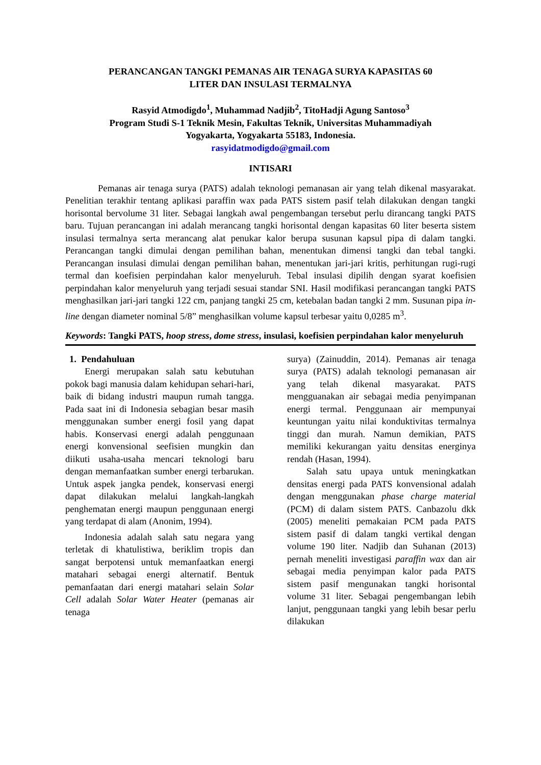PERANCANGAN TANGKI PEMANAS AIR TENAGA SURYA KAPASITAS 60
LITER DAN INSULASI TERMALNYA
Rasyid Atmodigdo<sup>1</sup>, Muhammad Nadjib<sup>2</sup>, TitoHadji Agung Santoso<sup>3</sup>
Program Studi S-1 Teknik Mesin, Fakultas Teknik, Universitas Muhammadiyah
Yogyakarta, Yogyakarta 55183, Indonesia.
rasyidatmodigdo@gmail.com
INTISARI
Pemanas air tenaga surya (PATS) adalah teknologi pemanasan air yang telah dikenal masyarakat. Penelitian terakhir tentang aplikasi paraffin wax pada PATS sistem pasif telah dilakukan dengan tangki horisontal bervolume 31 liter. Sebagai langkah awal pengembangan tersebut perlu dirancang tangki PATS baru. Tujuan perancangan ini adalah merancang tangki horisontal dengan kapasitas 60 liter beserta sistem insulasi termalnya serta merancang alat penukar kalor berupa susunan kapsul pipa di dalam tangki. Perancangan tangki dimulai dengan pemilihan bahan, menentukan dimensi tangki dan tebal tangki. Perancangan insulasi dimulai dengan pemilihan bahan, menentukan jari-jari kritis, perhitungan rugi-rugi termal dan koefisien perpindahan kalor menyeluruh. Tebal insulasi dipilih dengan syarat koefisien perpindahan kalor menyeluruh yang terjadi sesuai standar SNI. Hasil modifikasi perancangan tangki PATS menghasilkan jari-jari tangki 122 cm, panjang tangki 25 cm, ketebalan badan tangki 2 mm. Susunan pipa in-line dengan diameter nominal 5/8” menghasilkan volume kapsul terbesar yaitu 0,0285 m<sup>3</sup>.
Keywords: Tangki PATS, hoop stress, dome stress, insulasi, koefisien perpindahan kalor menyeluruh
1. Pendahuluan
Energi merupakan salah satu kebutuhan pokok bagi manusia dalam kehidupan sehari-hari, baik di bidang industri maupun rumah tangga. Pada saat ini di Indonesia sebagian besar masih menggunakan sumber energi fosil yang dapat habis. Konservasi energi adalah penggunaan energi konvensional seefisien mungkin dan diikuti usaha-usaha mencari teknologi baru dengan memanfaatkan sumber energi terbarukan. Untuk aspek jangka pendek, konservasi energi dapat dilakukan melalui langkah-langkah penghematan energi maupun penggunaan energi yang terdapat di alam (Anonim, 1994).
Indonesia adalah salah satu negara yang terletak di khatulistiwa, beriklim tropis dan sangat berpotensi untuk memanfaatkan energi matahari sebagai energi alternatif. Bentuk pemanfaatan dari energi matahari selain Solar Cell adalah Solar Water Heater (pemanas air tenaga
surya) (Zainuddin, 2014). Pemanas air tenaga surya (PATS) adalah teknologi pemanasan air yang telah dikenal masyarakat. PATS mengguanakan air sebagai media penyimpanan energi termal. Penggunaan air mempunyai keuntungan yaitu nilai konduktivitas termalnya tinggi dan murah. Namun demikian, PATS memiliki kekurangan yaitu densitas energinya rendah (Hasan, 1994).
Salah satu upaya untuk meningkatkan densitas energi pada PATS konvensional adalah dengan menggunakan phase charge material (PCM) di dalam sistem PATS. Canbazolu dkk (2005) meneliti pemakaian PCM pada PATS sistem pasif di dalam tangki vertikal dengan volume 190 liter. Nadjib dan Suhanan (2013) pernah meneliti investigasi paraffin wax dan air sebagai media penyimpan kalor pada PATS sistem pasif mengunakan tangki horisontal volume 31 liter. Sebagai pengembangan lebih lanjut, penggunaan tangki yang lebih besar perlu dilakukan